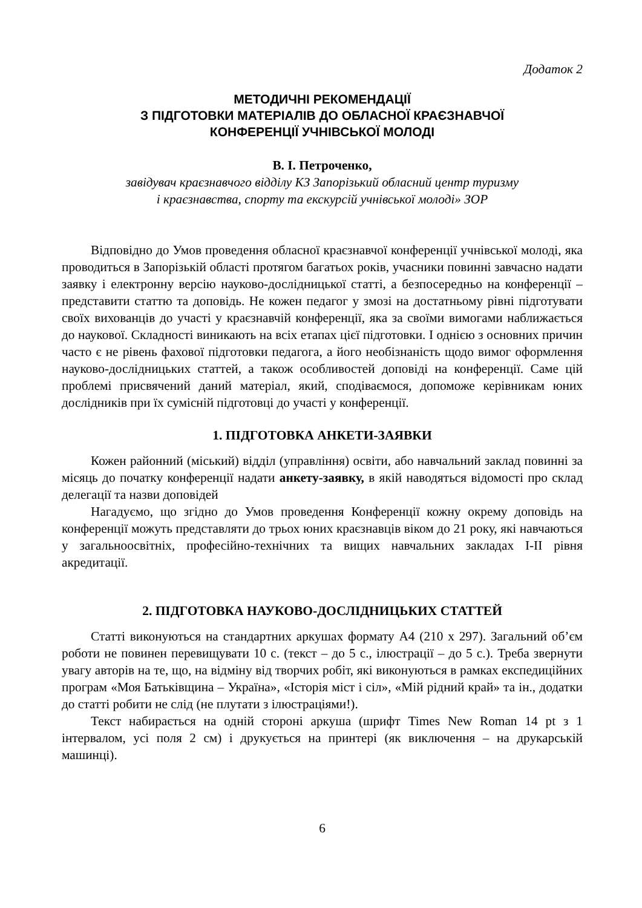Додаток 2
МЕТОДИЧНІ РЕКОМЕНДАЦІЇ
З ПІДГОТОВКИ МАТЕРІАЛІВ ДО ОБЛАСНОЇ КРАЄЗНАВЧОЇ
КОНФЕРЕНЦІЇ УЧНІВСЬКОЇ МОЛОДІ
В. І. Петроченко,
завідувач краєзнавчого відділу КЗ Запорізький обласний центр туризму
і краєзнавства, спорту та екскурсій учнівської молоді» ЗОР
Відповідно до Умов проведення обласної краєзнавчої конференції учнівської молоді, яка проводиться в Запорізькій області протягом багатьох років, учасники повинні завчасно надати заявку і електронну версію науково-дослідницької статті, а безпосередньо на конференції – представити статтю та доповідь. Не кожен педагог у змозі на достатньому рівні підготувати своїх вихованців до участі у краєзнавчій конференції, яка за своїми вимогами наближається до наукової. Складності виникають на всіх етапах цієї підготовки. І однією з основних причин часто є не рівень фахової підготовки педагога, а його необізнаність щодо вимог оформлення науково-дослідницьких статтей, а також особливостей доповіді на конференції. Саме цій проблемі присвячений даний матеріал, який, сподіваємося, допоможе керівникам юних дослідників при їх сумісній підготовці до участі у конференції.
1. ПІДГОТОВКА АНКЕТИ-ЗАЯВКИ
Кожен районний (міський) відділ (управління) освіти, або навчальний заклад повинні за місяць до початку конференції надати анкету-заявку, в якій наводяться відомості про склад делегації та назви доповідей
Нагадуємо, що згідно до Умов проведення Конференції кожну окрему доповідь на конференції можуть представляти до трьох юних краєзнавців віком до 21 року, які навчаються у загальноосвітніх, професійно-технічних та вищих навчальних закладах І-ІІ рівня акредитації.
2. ПІДГОТОВКА НАУКОВО-ДОСЛІДНИЦЬКИХ СТАТТЕЙ
Статті виконуються на стандартних аркушах формату А4 (210 х 297). Загальний об’єм роботи не повинен перевищувати 10 с. (текст – до 5 с., ілюстрації – до 5 с.). Треба звернути увагу авторів на те, що, на відміну від творчих робіт, які виконуються в рамках експедиційних програм «Моя Батьківщина – Україна», «Історія міст і сіл», «Мій рідний край» та ін., додатки до статті робити не слід (не плутати з ілюстраціями!).
Текст набирається на одній стороні аркуша (шрифт Times New Roman 14 pt з 1 інтервалом, усі поля 2 см) і друкується на принтері (як виключення – на друкарській машинці).
6